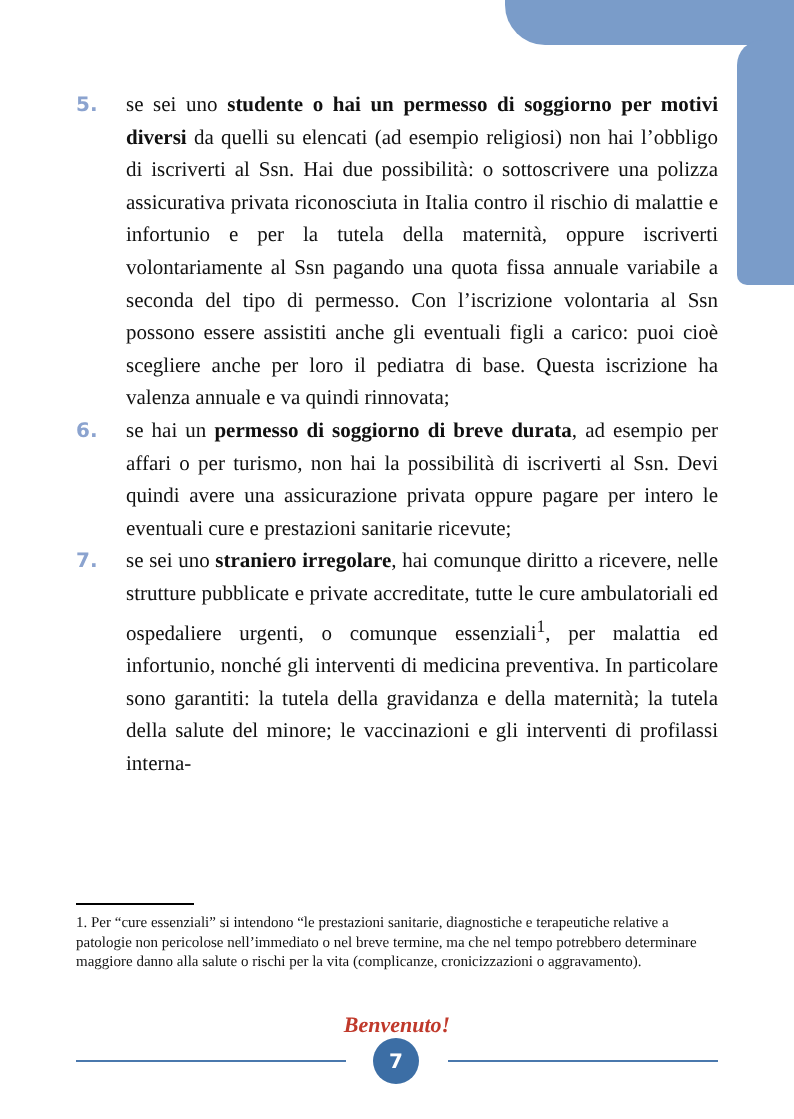5. se sei uno studente o hai un permesso di soggiorno per motivi diversi da quelli su elencati (ad esempio religiosi) non hai l’obbligo di iscriverti al Ssn. Hai due possibilità: o sottoscrivere una polizza assicurativa privata riconosciuta in Italia contro il rischio di malattie e infortunio e per la tutela della maternità, oppure iscriverti volontariamente al Ssn pagando una quota fissa annuale variabile a seconda del tipo di permesso. Con l’iscrizione volontaria al Ssn possono essere assistiti anche gli eventuali figli a carico: puoi cioè scegliere anche per loro il pediatra di base. Questa iscrizione ha valenza annuale e va quindi rinnovata;
6. se hai un permesso di soggiorno di breve durata, ad esempio per affari o per turismo, non hai la possibilità di iscriverti al Ssn. Devi quindi avere una assicurazione privata oppure pagare per intero le eventuali cure e prestazioni sanitarie ricevute;
7. se sei uno straniero irregolare, hai comunque diritto a ricevere, nelle strutture pubblicate e private accreditate, tutte le cure ambulatoriali ed ospedaliere urgenti, o comunque essenziali<sup>1</sup>, per malattia ed infortunio, nonché gli interventi di medicina preventiva. In particolare sono garantiti: la tutela della gravidanza e della maternità; la tutela della salute del minore; le vaccinazioni e gli interventi di profilassi interna-
1. Per “cure essenziali” si intendono “le prestazioni sanitarie, diagnostiche e terapeutiche relative a patologie non pericolose nell’immediato o nel breve termine, ma che nel tempo potrebbero determinare maggiore danno alla salute o rischi per la vita (complicanze, cronicizzazioni o aggravamento).
Benvenuto!
7